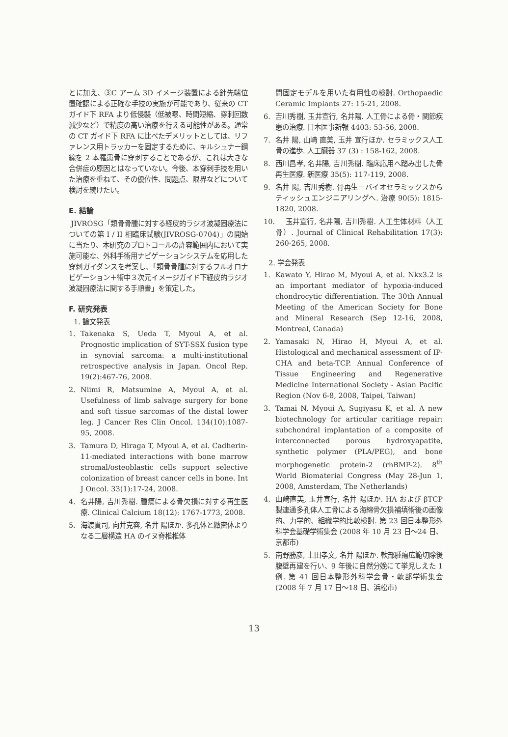とに加え、③C アーム 3D イメージ装置による針先端位置確認による正確な手技の実施が可能であり、従来の CT ガイド下 RFA より低侵襲（低被曝、時間短縮、穿刺回数減少など）で精度の高い治療を行える可能性がある。通常の CT ガイド下 RFA に比べたデメリットとしては、リファレンス用トラッカーを固定するために、キルシュナー鋼線を 2 本罹患骨に穿刺することであるが、これは大きな合併症の原因とはなっていない。今後、本穿刺手技を用いた治療を重ねて、その優位性、問題点、限界などについて検討を続けたい。
E. 結論
JIVROSG「類骨骨腫に対する経皮的ラジオ波凝固療法についての第 I / II 相臨床試験(JIVROSG-0704)」の開始に当たり、本研究のプロトコールの許容範囲内において実施可能な、外科手術用ナビゲーションシステムを応用した穿刺ガイダンスを考案し、「類骨骨腫に対するフルオロナビゲーション＋術中３次元イメージガイド下経皮的ラジオ波凝固療法に関する手順書」を策定した。
F. 研究発表
1. 論文発表
1. Takenaka S, Ueda T, Myoui A, et al. Prognostic implication of SYT-SSX fusion type in synovial sarcoma: a multi-institutional retrospective analysis in Japan. Oncol Rep. 19(2):467-76, 2008.
2. Niimi R, Matsumine A, Myoui A, et al. Usefulness of limb salvage surgery for bone and soft tissue sarcomas of the distal lower leg. J Cancer Res Clin Oncol. 134(10):1087-95, 2008.
3. Tamura D, Hiraga T, Myoui A, et al. Cadherin-11-mediated interactions with bone marrow stromal/osteoblastic cells support selective colonization of breast cancer cells in bone. Int J Oncol. 33(1):17-24, 2008.
4. 名井陽, 吉川秀樹. 腫瘍による骨欠損に対する再生医療. Clinical Calcium 18(12): 1767-1773, 2008.
5. 海渡貴司, 向井克容, 名井 陽ほか. 多孔体と緻密体よりなる二層構造 HA のイヌ脊椎椎体
間固定モデルを用いた有用性の検討. Orthopaedic Ceramic Implants 27: 15-21, 2008.
6. 吉川秀樹, 玉井宣行, 名井陽. 人工骨による骨・関節疾患の治療. 日本医事新報 4403: 53-56, 2008.
7. 名井 陽, 山崎 直美, 玉井 宣行ほか. セラミックス人工骨の進歩. 人工臓器 37 (3) : 158-162, 2008.
8. 西川昌孝, 名井陽, 吉川秀樹. 臨床応用へ踏み出した骨再生医療. 新医療 35(5): 117-119, 2008.
9. 名井 陽, 吉川秀樹. 骨再生－バイオセラミックスからティッシュエンジニアリングへ. 治療 90(5): 1815-1820, 2008.
10. 玉井宣行, 名井陽, 吉川秀樹. 人工生体材料（人工骨）. Journal of Clinical Rehabilitation 17(3): 260-265, 2008.
2. 学会発表
1. Kawato Y, Hirao M, Myoui A, et al. Nkx3.2 is an important mediator of hypoxia-induced chondrocytic differentiation. The 30th Annual Meeting of the American Society for Bone and Mineral Research (Sep 12-16, 2008, Montreal, Canada)
2. Yamasaki N, Hirao H, Myoui A, et al. Histological and mechanical assessment of IP-CHA and beta-TCP. Annual Conference of Tissue Engineering and Regenerative Medicine International Society - Asian Pacific Region (Nov 6-8, 2008, Taipei, Taiwan)
3. Tamai N, Myoui A, Sugiyasu K, et al. A new biotechnology for articular caritiage repair: subchondral implantation of a composite of interconnected porous hydroxyapatite, synthetic polymer (PLA/PEG), and bone morphogenetic protein-2 (rhBMP-2). 8<sup>th</sup> World Biomaterial Congress (May 28-Jun 1, 2008, Amsterdam, The Netherlands)
4. 山崎直美, 玉井宣行, 名井 陽ほか. HA および βTCP 製連通多孔体人工骨による海綿骨欠損補填術後の画像的、力学的、組織学的比較検討. 第 23 回日本整形外科学会基礎学術集会 (2008 年 10 月 23 日～24 日、京都市)
5. 南野勝彦, 上田孝文, 名井 陽ほか. 軟部腫瘍広範切除後腹壁再建を行い、9 年後に自然分娩にて挙児しえた 1 例. 第 41 回日本整形外科学会骨・軟部学術集会 (2008 年 7 月 17 日～18 日、浜松市)
13